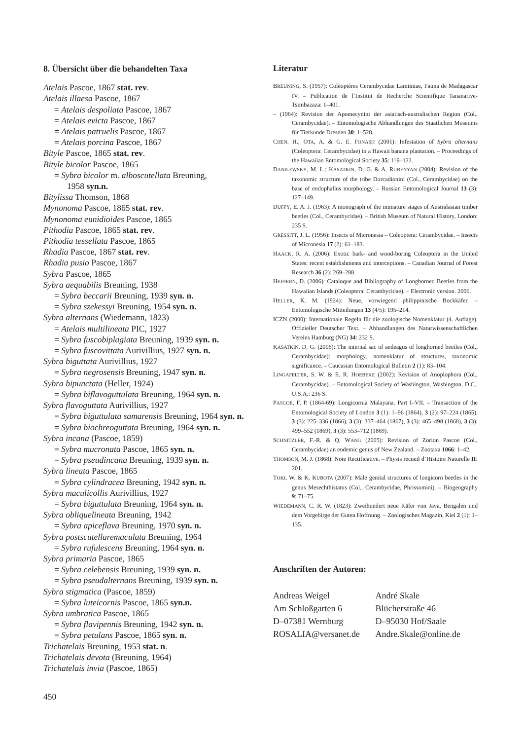8. Übersicht über die behandelten Taxa
Atelais Pascoe, 1867 stat. rev.
Atelais illaesa Pascoe, 1867
= Atelais despoliata Pascoe, 1867
= Atelais evicta Pascoe, 1867
= Atelais patruelis Pascoe, 1867
= Atelais porcina Pascoe, 1867
Bityle Pascoe, 1865 stat. rev.
Bityle bicolor Pascoe, 1865
= Sybra bicolor m. alboscutellata Breuning,
1958 syn.n.
Bitylissa Thomson, 1868
Mynonoma Pascoe, 1865 stat. rev.
Mynonoma eunidioides Pascoe, 1865
Pithodia Pascoe, 1865 stat. rev.
Pithodia tessellata Pascoe, 1865
Rhadia Pascoe, 1867 stat. rev.
Rhadia pusio Pascoe, 1867
Sybra Pascoe, 1865
Sybra aequabilis Breuning, 1938
= Sybra beccarii Breuning, 1939 syn. n.
= Sybra szekessyi Breuning, 1954 syn. n.
Sybra alternans (Wiedemann, 1823)
= Atelais multilineata PIC, 1927
= Sybra fuscobiplagiata Breuning, 1939 syn. n.
= Sybra fuscovittata Aurivillius, 1927 syn. n.
Sybra biguttata Aurivillius, 1927
= Sybra negrosensis Breuning, 1947 syn. n.
Sybra bipunctata (Heller, 1924)
= Sybra biflavoguttulata Breuning, 1964 syn. n.
Sybra flavoguttata Aurivillius, 1927
= Sybra biguttulata samarensis Breuning, 1964 syn. n.
= Sybra biochreoguttata Breuning, 1964 syn. n.
Sybra incana (Pascoe, 1859)
= Sybra mucronata Pascoe, 1865 syn. n.
= Sybra pseudincana Breuning, 1939 syn. n.
Sybra lineata Pascoe, 1865
= Sybra cylindracea Breuning, 1942 syn. n.
Sybra maculicollis Aurivillius, 1927
= Sybra biguttulata Breuning, 1964 syn. n.
Sybra obliquelineata Breuning, 1942
= Sybra apiceflava Breuning, 1970 syn. n.
Sybra postscutellaremaculata Breuning, 1964
= Sybra rufulescens Breuning, 1964 syn. n.
Sybra primaria Pascoe, 1865
= Sybra celebensis Breuning, 1939 syn. n.
= Sybra pseudalternans Breuning, 1939 syn. n.
Sybra stigmatica (Pascoe, 1859)
= Sybra luteicornis Pascoe, 1865 syn.n.
Sybra umbratica Pascoe, 1865
= Sybra flavipennis Breuning, 1942 syn. n.
= Sybra petulans Pascoe, 1865 syn. n.
Trichatelais Breuning, 1953 stat. n.
Trichatelais devota (Breuning, 1964)
Trichatelais invia (Pascoe, 1865)
Literatur
BREUNING, S. (1957): Colèoptères Cerambycidae Lamiiniae, Fauna de Madagascar IV. – Publication de l’Institut de Recherche Scientifique Tananarive-Tsimbazaza: 1–401.
– (1964): Revision der Apomecynini der asiatisch-australischen Region (Col., Cerambycidae). – Entomologische Abhandlungen des Staatlichen Museums für Tierkunde Dresden 30: 1–528.
CHEN. H.; OTA, A. & G. E. FONASH (2001): Infestation of Sybra alternans (Coleoptera: Cerambycidae) in a Hawaii banana plantation. – Proceedings of the Hawaiian Entomological Society 35: 119–122.
DANILEWSKY, M. L.; KASATKIN, D. G. & A. RUBENYAN (2004): Revision of the taxonomic structure of the tribe Dorcadionini (Col., Cerambycidae) on the base of endophallus morphology. – Russian Entomological Journal 13 (3): 127–149.
DUFFY, E. A. J. (1963): A monograph of the immature stages of Australasian timber beetles (Col., Cerambycidae). – British Museum of Natural History, London: 235 S.
GRESSITT, J. L. (1956): Insects of Micronesia – Coleoptera: Cerambycidae. – Insects of Micronesia 17 (2): 61–183.
HAACK, R. A. (2006): Exotic bark- and wood-boring Coleoptera in the United States: recent establishments and interceptions. – Canadian Journal of Forest Research 36 (2): 269–288.
HEFFERN, D. (2006): Cataloque and Bibliography of Longhorned Beetles from the Hawaiian Islands (Coleoptera: Cerambycidae). – Electronic version. 2006.
HELLER, K. M. (1924): Neue, vorwiegend philippinische Bockkäfer. – Entomologische Mitteilungen 13 (4/5): 195–214.
ICZN (2000): Internationale Regeln für die zoologische Nomenklatur (4. Auflage). Offizieller Deutscher Text. – Abhandlungen des Naturwissenschaftlichen Vereins Hamburg (NG) 34: 232 S.
KASATKIN, D. G. (2006): The internal sac of aedeagus of longhorned beetles (Col., Cerambycidae): morphology, nomenklatur of structures, taxonomic significance. – Caucasian Entomological Bulletin 2 (1): 83–104.
LINGAFELTER, S. W. & E. R. HOEBEKE (2002): Revision of Anoplophora (Col., Cerambycidae). – Entomological Society of Washington, Washington, D.C., U.S.A.: 236 S.
PASCOE, F, P. (1864-69): Longicornia Malayana. Part I–VII. – Transaction of the Entomological Society of London 3 (1): 1–96 (1864), 3 (2): 97–224 (1865), 3 (3): 225–336 (1866), 3 (3): 337–464 (1867), 3 (3): 465–498 (1868), 3 (3): 499–552 (1869), 3 (3): 553–712 (1869).
SCHNITZLER, F.-R. & Q. WANG (2005): Revision of Zorion Pascoe (Col., Cerambycidae) an endemic genus of New Zealand. – Zootaxa 1066: 1–42.
THOMSON, M. J. (1868): Note Rectificative. – Physis recueil d’Histoire Naturelle II: 201.
TOKI, W. & K. KUBOTA (2007): Male genital structures of longicorn beetles in the genus Mesechthistatus (Col., Cerambycidae, Phrissomini). – Biogeography 9: 71–75.
WIEDEMANN, C. R. W. (1823): Zweihundert neue Käfer von Java, Bengalen und dem Vorgebirge der Guten Hoffnung. – Zoologisches Magazin, Kiel 2 (1): 1–135.
Anschriften der Autoren:
Andreas Weigel
Am Schloßgarten 6
D–07381 Wernburg
ROSALIA@versanet.de
André Skale
Blücherstraße 46
D–95030 Hof/Saale
Andre.Skale@online.de
450